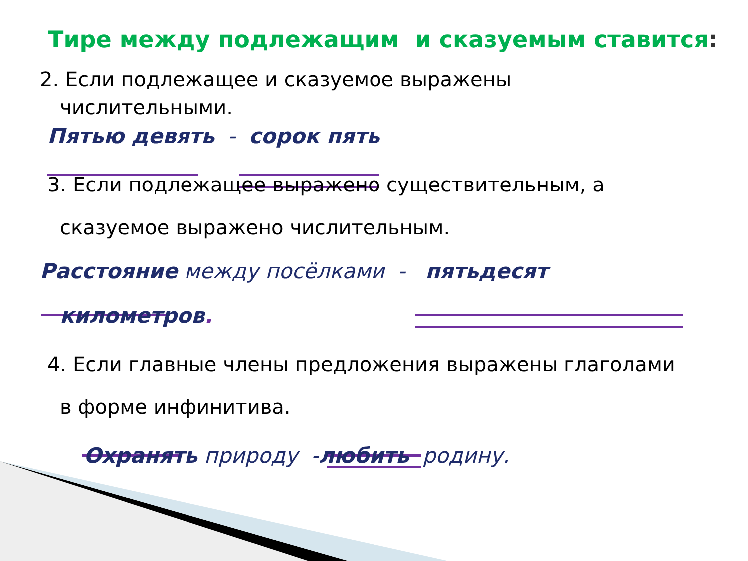Тире между подлежащим и сказуемым ставится:
2. Если подлежащее и сказуемое выражены
числительными.
Пятью девять - сорок пять
3. Если подлежащее выражено существительным, а
сказуемое выражено числительным.
Расстояние между посёлками - пятьдесят
километров.
4. Если главные члены предложения выражены глаголами
в форме инфинитива.
Охранять природу -любить родину.